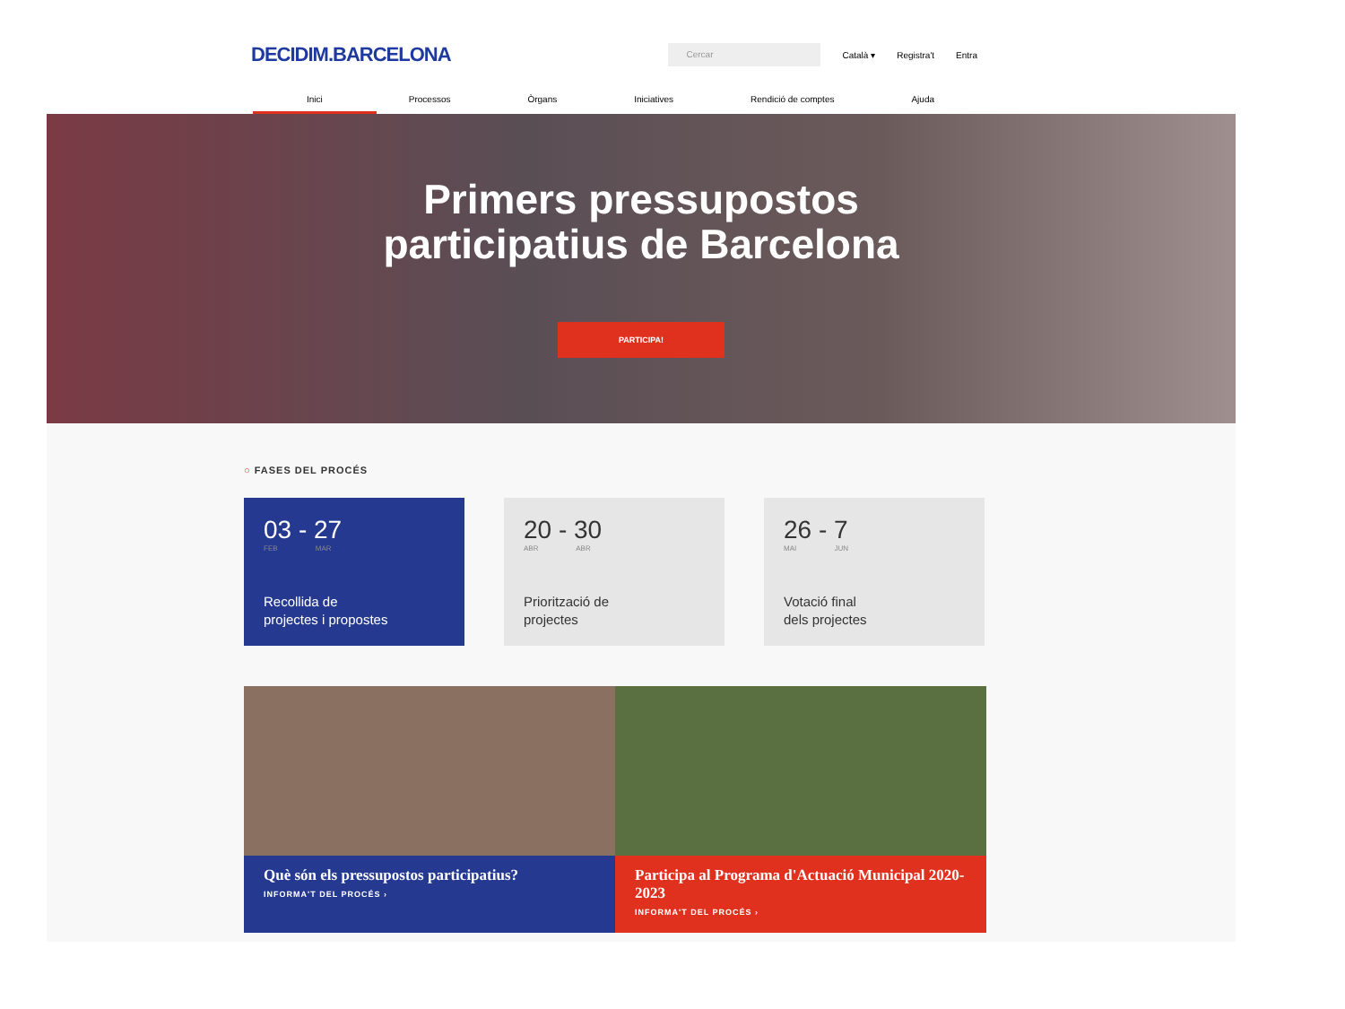DECIDIM.BARCELONA Cercar Català ▾ Registra't Entra
Inici Processos Òrgans Iniciatives Rendició de comptes Ajuda
Primers pressupostos
participatius de Barcelona
PARTICIPA!
○ FASES DEL PROCÉS
03 - 27
FEB MAR
Recollida de
projectes i propostes
20 - 30
ABR ABR
Priorització de
projectes
26 - 7
MAI JUN
Votació final
dels projectes
Què són els pressupostos participatius?
INFORMA'T DEL PROCÉS ›
Participa al Programa d'Actuació Municipal 2020-2023
INFORMA'T DEL PROCÉS ›